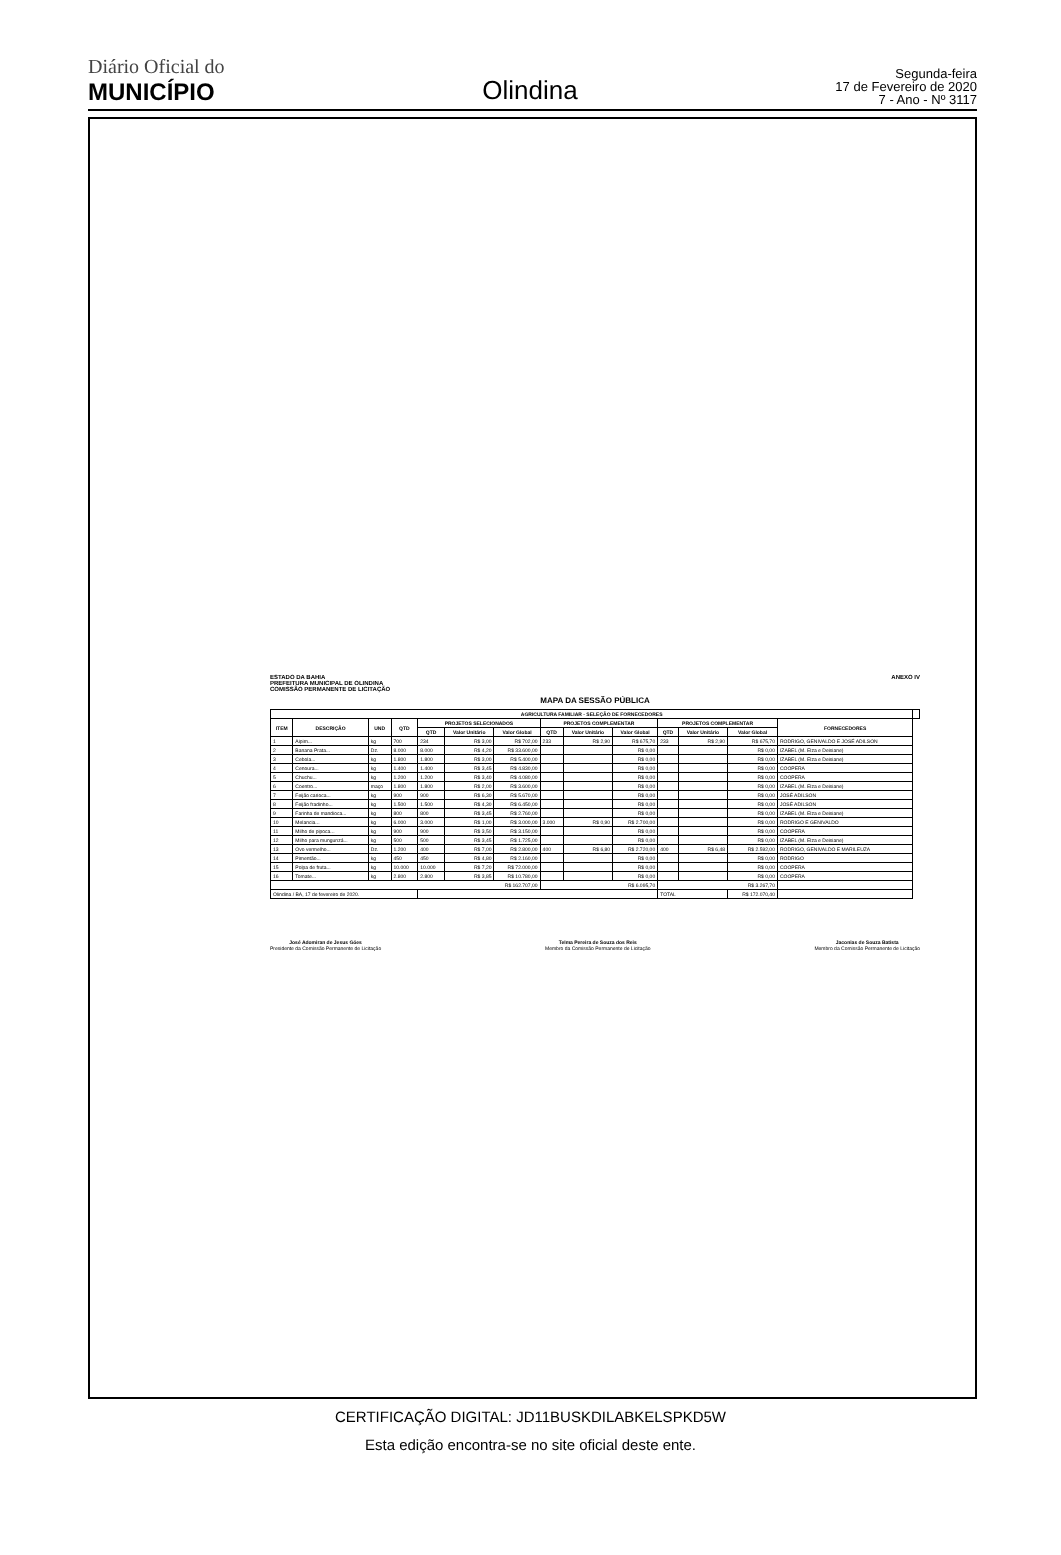Diário Oficial do
MUNICÍPIO
Olindina
Segunda-feira
17 de Fevereiro de 2020
7 - Ano - Nº 3117
ESTADO DA BAHIA
PREFEITURA MUNICIPAL DE OLINDINA
COMISSÃO PERMANENTE DE LICITAÇÃO
ANEXO IV
MAPA DA SESSÃO PÚBLICA
| AGRICULTURA FAMILIAR - SELEÇÃO DE FORNECEDORES | | | | | | | | | | | | | | |
| --- | --- | --- | --- | --- | --- | --- | --- | --- | --- | --- | --- | --- | --- | --- |
| ITEM | DESCRIÇÃO | UND | QTD | PROJETOS SELECIONADOS | | | PROJETOS COMPLEMENTAR | | | PROJETOS COMPLEMENTAR | | | FORNECEDORES | |
| | | | | QTD | Valor Unitário | Valor Global | QTD | Valor Unitário | Valor Global | QTD | Valor Unitário | Valor Global | | |
| 1 | Aipim... | kg | 700 | 234 | R$ 3,00 | R$ 702,00 | 233 | R$ 2,90 | R$ 675,70 | 233 | R$ 2,90 | R$ 675,70 | RODRIGO, GENIVALDO E JOSÉ ADILSON | |
| 2 | Banana Prata... | Dz. | 8.000 | 8.000 | R$ 4,20 | R$ 33.600,00 | | | R$ 0,00 | | | R$ 0,00 | IZABEL (M. Elza e Deisiane) | |
| 3 | Cebola... | kg | 1.800 | 1.800 | R$ 3,00 | R$ 5.400,00 | | | R$ 0,00 | | | R$ 0,00 | IZABEL (M. Elza e Deisiane) | |
| 4 | Cenoura... | kg | 1.400 | 1.400 | R$ 3,45 | R$ 4.830,00 | | | R$ 0,00 | | | R$ 0,00 | COOPERA | |
| 5 | Chuchu... | kg | 1.200 | 1.200 | R$ 3,40 | R$ 4.080,00 | | | R$ 0,00 | | | R$ 0,00 | COOPERA | |
| 6 | Coentro... | maço | 1.800 | 1.800 | R$ 2,00 | R$ 3.600,00 | | | R$ 0,00 | | | R$ 0,00 | IZABEL (M. Elza e Deisiane) | |
| 7 | Feijão carioca... | kg | 900 | 900 | R$ 6,30 | R$ 5.670,00 | | | R$ 0,00 | | | R$ 0,00 | JOSÉ ADILSON | |
| 8 | Feijão fradinho... | kg | 1.500 | 1.500 | R$ 4,30 | R$ 6.450,00 | | | R$ 0,00 | | | R$ 0,00 | JOSÉ ADILSON | |
| 9 | Farinha de mandioca... | kg | 800 | 800 | R$ 3,45 | R$ 2.760,00 | | | R$ 0,00 | | | R$ 0,00 | IZABEL (M. Elza e Deisiane) | |
| 10 | Melancia... | kg | 6.000 | 3.000 | R$ 1,00 | R$ 3.000,00 | 3.000 | R$ 0,90 | R$ 2.700,00 | | | R$ 0,00 | RODRIGO E GENIVALDO | |
| 11 | Milho de pipoca... | kg | 900 | 900 | R$ 3,50 | R$ 3.150,00 | | | R$ 0,00 | | | R$ 0,00 | COOPERA | |
| 12 | Milho para mungunzá... | kg | 500 | 500 | R$ 3,45 | R$ 1.725,00 | | | R$ 0,00 | | | R$ 0,00 | IZABEL (M. Elza e Deisiane) | |
| 13 | Ovo vermelho... | Dz. | 1.200 | 400 | R$ 7,00 | R$ 2.800,00 | 400 | R$ 6,80 | R$ 2.720,00 | 400 | R$ 6,48 | R$ 2.592,00 | RODRIGO, GENIVALDO E MARILEUZA | |
| 14 | Pimentão... | kg | 450 | 450 | R$ 4,80 | R$ 2.160,00 | | | R$ 0,00 | | | R$ 0,00 | RODRIGO | |
| 15 | Polpa de fruta... | kg | 10.000 | 10.000 | R$ 7,20 | R$ 72.000,00 | | | R$ 0,00 | | | R$ 0,00 | COOPERA | |
| 16 | Tomate... | kg | 2.800 | 2.800 | R$ 3,85 | R$ 10.780,00 | | | R$ 0,00 | | | R$ 0,00 | COOPERA | |
| R$ 162.707,00 | | | | | | | R$ 6.095,70 | | | R$ 3.267,70 | | | | |
| Olindina / BA, 17 de fevereiro de 2020. | | | | | | | | | | TOTAL | | R$ 172.070,40 | | |
José Adomiran de Jesus Góes
Presidente da Comissão Permanente de Licitação
Telma Pereira de Souza dos Reis
Membro da Comissão Permanente de Licitação
Jaconias de Souza Batista
Membro da Comissão Permanente de Licitação
CERTIFICAÇÃO DIGITAL: JD11BUSKDILABKELSPKD5W
Esta edição encontra-se no site oficial deste ente.